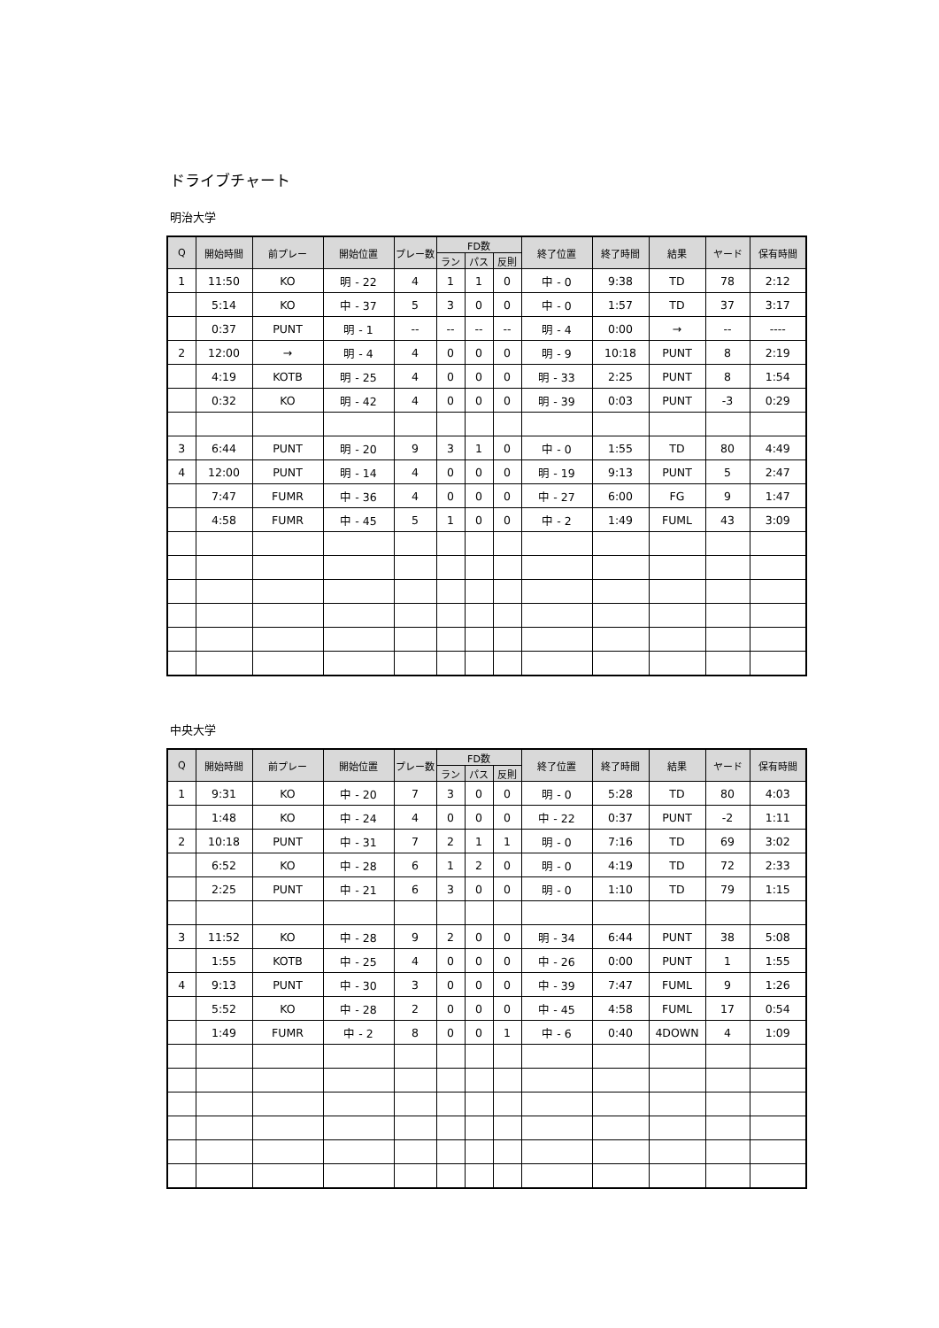ドライブチャート
明治大学
| Q | 開始時間 | 前プレー | 開始位置 | プレー数 | FD数 | | | 終了位置 | 終了時間 | 結果 | ヤード | 保有時間 |
| --- | --- | --- | --- | --- | --- | --- | --- | --- | --- | --- | --- | --- |
| | | | | | ラン | パス | 反則 | | | | | |
| 1 | 11:50 | KO | 明 - 22 | 4 | 1 | 1 | 0 | 中 - 0 | 9:38 | TD | 78 | 2:12 |
| | 5:14 | KO | 中 - 37 | 5 | 3 | 0 | 0 | 中 - 0 | 1:57 | TD | 37 | 3:17 |
| | 0:37 | PUNT | 明 - 1 | -- | -- | -- | -- | 明 - 4 | 0:00 | → | -- | ---- |
| 2 | 12:00 | → | 明 - 4 | 4 | 0 | 0 | 0 | 明 - 9 | 10:18 | PUNT | 8 | 2:19 |
| | 4:19 | KOTB | 明 - 25 | 4 | 0 | 0 | 0 | 明 - 33 | 2:25 | PUNT | 8 | 1:54 |
| | 0:32 | KO | 明 - 42 | 4 | 0 | 0 | 0 | 明 - 39 | 0:03 | PUNT | -3 | 0:29 |
| 3 | 6:44 | PUNT | 明 - 20 | 9 | 3 | 1 | 0 | 中 - 0 | 1:55 | TD | 80 | 4:49 |
| 4 | 12:00 | PUNT | 明 - 14 | 4 | 0 | 0 | 0 | 明 - 19 | 9:13 | PUNT | 5 | 2:47 |
| | 7:47 | FUMR | 中 - 36 | 4 | 0 | 0 | 0 | 中 - 27 | 6:00 | FG | 9 | 1:47 |
| | 4:58 | FUMR | 中 - 45 | 5 | 1 | 0 | 0 | 中 - 2 | 1:49 | FUML | 43 | 3:09 |
中央大学
| Q | 開始時間 | 前プレー | 開始位置 | プレー数 | FD数 | | | 終了位置 | 終了時間 | 結果 | ヤード | 保有時間 |
| --- | --- | --- | --- | --- | --- | --- | --- | --- | --- | --- | --- | --- |
| | | | | | ラン | パス | 反則 | | | | | |
| 1 | 9:31 | KO | 中 - 20 | 7 | 3 | 0 | 0 | 明 - 0 | 5:28 | TD | 80 | 4:03 |
| | 1:48 | KO | 中 - 24 | 4 | 0 | 0 | 0 | 中 - 22 | 0:37 | PUNT | -2 | 1:11 |
| 2 | 10:18 | PUNT | 中 - 31 | 7 | 2 | 1 | 1 | 明 - 0 | 7:16 | TD | 69 | 3:02 |
| | 6:52 | KO | 中 - 28 | 6 | 1 | 2 | 0 | 明 - 0 | 4:19 | TD | 72 | 2:33 |
| | 2:25 | PUNT | 中 - 21 | 6 | 3 | 0 | 0 | 明 - 0 | 1:10 | TD | 79 | 1:15 |
| 3 | 11:52 | KO | 中 - 28 | 9 | 2 | 0 | 0 | 明 - 34 | 6:44 | PUNT | 38 | 5:08 |
| | 1:55 | KOTB | 中 - 25 | 4 | 0 | 0 | 0 | 中 - 26 | 0:00 | PUNT | 1 | 1:55 |
| 4 | 9:13 | PUNT | 中 - 30 | 3 | 0 | 0 | 0 | 中 - 39 | 7:47 | FUML | 9 | 1:26 |
| | 5:52 | KO | 中 - 28 | 2 | 0 | 0 | 0 | 中 - 45 | 4:58 | FUML | 17 | 0:54 |
| | 1:49 | FUMR | 中 - 2 | 8 | 0 | 0 | 1 | 中 - 6 | 0:40 | 4DOWN | 4 | 1:09 |